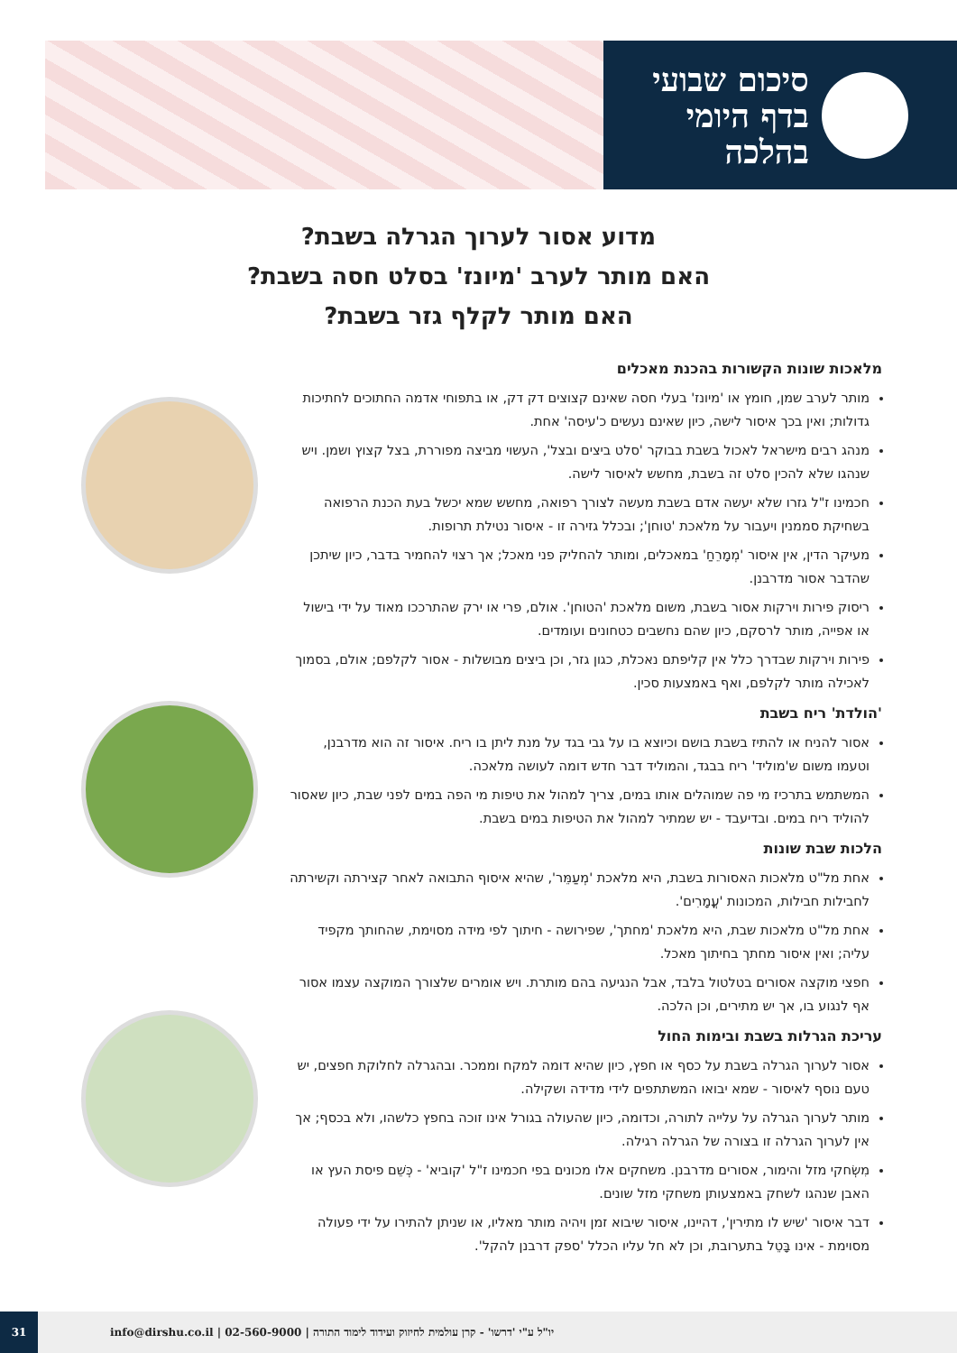סיכום שבועי
בדף היומי
בהלכה
מדוע אסור לערוך הגרלה בשבת?
האם מותר לערב 'מיונז' בסלט חסה בשבת?
האם מותר לקלף גזר בשבת?
מלאכות שונות הקשורות בהכנת מאכלים
מותר לערב שמן, חומץ או 'מיונז' בעלי חסה שאינם קצוצים דק דק, או בתפוחי אדמה החתוכים לחתיכות גדולות; ואין בכך איסור לישה, כיון שאינם נעשים כ'עיסה' אחת.
מנהג רבים מישראל לאכול בשבת בבוקר 'סלט ביצים ובצל', העשוי מביצה מפוררת, בצל קצוץ ושמן. ויש שנהגו שלא להכין סלט זה בשבת, מחשש לאיסור לישה.
חכמינו ז"ל גזרו שלא יעשה אדם בשבת מעשה לצורך רפואה, מחשש שמא יכשל בעת הכנת הרפואה בשחיקת סממנין ויעבור על מלאכת 'טוחן'; ובכלל גזירה זו - איסור נטילת תרופות.
מעיקר הדין, אין איסור 'מְמָרֵחַ' במאכלים, ומותר להחליק פני מאכל; אך רצוי להחמיר בדבר, כיון שיתכן שהדבר אסור מדרבנן.
ריסוק פירות וירקות אסור בשבת, משום מלאכת 'הטוחן'. אולם, פרי או ירק שהתרככו מאוד על ידי בישול או אפייה, מותר לרסקם, כיון שהם נחשבים כטחונים ועומדים.
פירות וירקות שבדרך כלל אין קליפתם נאכלת, כגון גזר, וכן ביצים מבושלות - אסור לקלפם; אולם, בסמוך לאכילה מותר לקלפם, ואף באמצעות סכין.
'הולדת' ריח בשבת
אסור להניח או להתיז בשבת בושם וכיוצא בו על גבי בגד על מנת ליתן בו ריח. איסור זה הוא מדרבנן, וטעמו משום ש'מוליד' ריח בבגד, והמוליד דבר חדש דומה לעושה מלאכה.
המשתמש בתרכיז מי פה שמוהלים אותו במים, צריך למהול את טיפות מי הפה במים לפני שבת, כיון שאסור להוליד ריח במים. ובדיעבד - יש שמתיר למהול את הטיפות במים בשבת.
הלכות שבת שונות
אחת מל"ט מלאכות האסורות בשבת, היא מלאכת 'מְעַמֵּר', שהיא איסוף התבואה לאחר קצירתה וקשירתה לחבילות חבילות, המכונות 'עֳמָרִים'.
אחת מל"ט מלאכות שבת, היא מלאכת 'מחתך', שפירושה - חיתוך לפי מידה מסוימת, שהחותך מקפיד עליה; ואין איסור מחתך בחיתוך מאכל.
חפצי מוקצה אסורים בטלטול בלבד, אבל הנגיעה בהם מותרת. ויש אומרים שלצורך המוקצה עצמו אסור אף לנגוע בו, אך יש מתירים, וכן הלכה.
עריכת הגרלות בשבת ובימות החול
אסור לערוך הגרלה בשבת על כסף או חפץ, כיון שהיא דומה למקח וממכר. ובהגרלה לחלוקת חפצים, יש טעם נוסף לאיסור - שמא יבואו המשתתפים לידי מדידה ושקילה.
מותר לערוך הגרלה על עלייה לתורה, וכדומה, כיון שהעולה בגורל אינו זוכה בחפץ כלשהו, ולא בכסף; אך אין לערוך הגרלה זו בצורה של הגרלה רגילה.
מִשְׂחקי מזל והימור, אסורים מדרבנן. משחקים אלו מכונים בפי חכמינו ז"ל 'קוביא' - כְּשֵׁם פיסת העץ או האבן שנהגו לשחק באמצעותן משחקי מזל שונים.
דבר איסור 'שיש לו מתירין', דהיינו, איסור שיבוא זמן ויהיה מותר מאליו, או שניתן להתירו על ידי פעולה מסוימת - אינו בָּטֵל בתערובת, וכן לא חל עליו הכלל 'ספק דרבנן להקל'.
31
info@dirshu.co.il | 02-560-9000 | יו"ל ע"י 'דרשו' - קרן עולמית לחיזוק ועידוד לימוד התורה